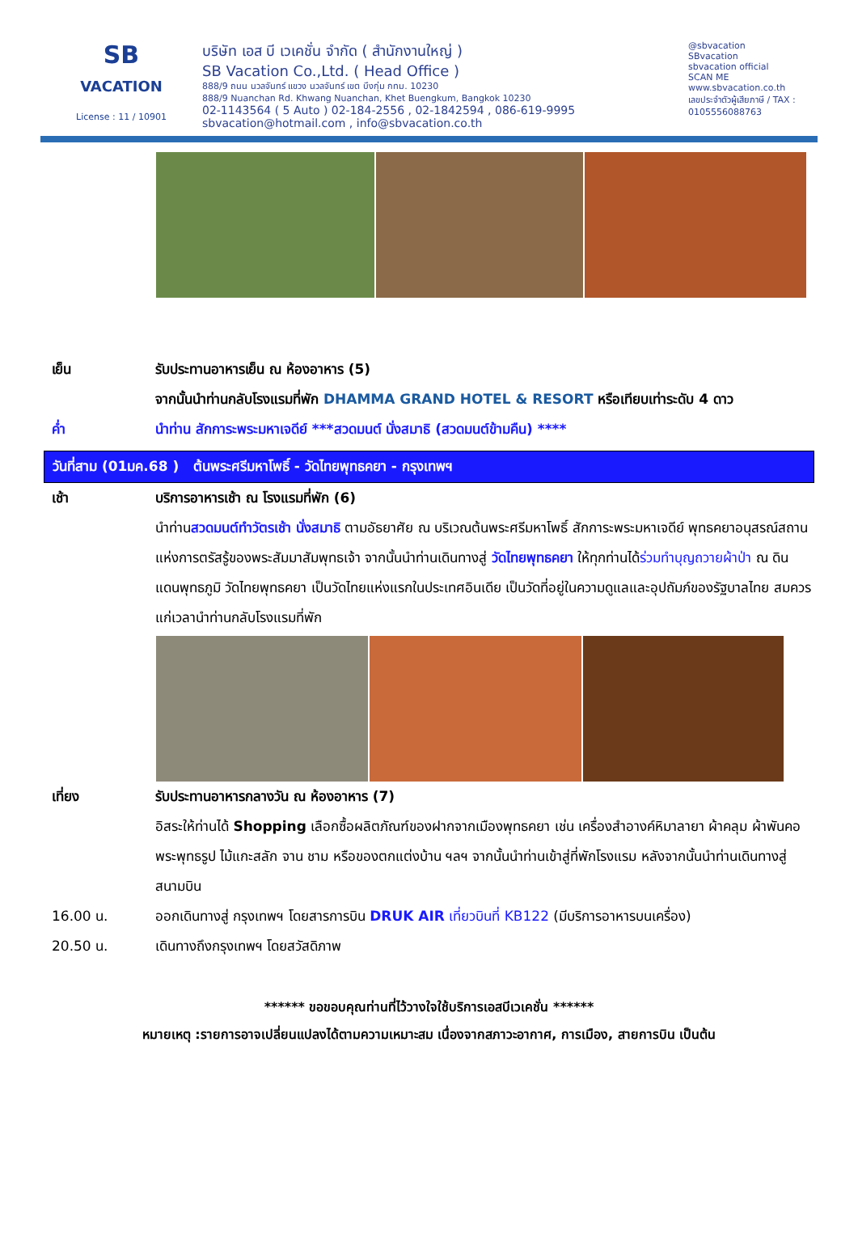SB
VACATION
License : 11 / 10901
บริษัท เอส บี เวเคชั่น จำกัด ( สำนักงานใหญ่ )
SB Vacation Co.,Ltd. ( Head Office )
888/9 ถนน นวลจันทร์ แขวง นวลจันทร์ เขต บึงกุ่ม กทม. 10230
888/9 Nuanchan Rd. Khwang Nuanchan, Khet Buengkum, Bangkok 10230
02-1143564 ( 5 Auto ) 02-184-2556 , 02-1842594 , 086-619-9995
sbvacation@hotmail.com , info@sbvacation.co.th
@sbvacation
SBvacation
sbvacation official
SCAN ME
www.sbvacation.co.th
เลขประจำตัวผู้เสียภาษี / TAX : 0105556088763
เย็น รับประทานอาหารเย็น ณ ห้องอาหาร (5)
จากนั้นนำท่านกลับโรงแรมที่พัก DHAMMA GRAND HOTEL & RESORT หรือเทียบเท่าระดับ 4 ดาว
ค่ำ นำท่าน สักการะพระมหาเจดีย์ ***สวดมนต์ นั่งสมาธิ (สวดมนต์ข้ามคืน) ****
วันที่สาม (01มค.68 ) ต้นพระศรีมหาโพธิ์ - วัดไทยพุทธคยา - กรุงเทพฯ
เช้า บริการอาหารเช้า ณ โรงแรมที่พัก (6)
นำท่านสวดมนต์ทำวัตรเช้า นั่งสมาธิ ตามอัธยาศัย ณ บริเวณต้นพระศรีมหาโพธิ์ สักการะพระมหาเจดีย์ พุทธคยาอนุสรณ์สถานแห่งการตรัสรู้ของพระสัมมาสัมพุทธเจ้า จากนั้นนำท่านเดินทางสู่ วัดไทยพุทธคยา ให้ทุกท่านได้ร่วมทำบุญถวายผ้าป่า ณ ดินแดนพุทธภูมิ วัดไทยพุทธคยา เป็นวัดไทยแห่งแรกในประเทศอินเดีย เป็นวัดที่อยู่ในความดูแลและอุปถัมภ์ของรัฐบาลไทย สมควรแก่เวลานำท่านกลับโรงแรมที่พัก
เที่ยง รับประทานอาหารกลางวัน ณ ห้องอาหาร (7)
อิสระให้ท่านได้ Shopping เลือกซื้อผลิตภัณฑ์ของฝากจากเมืองพุทธคยา เช่น เครื่องสำอางค์หิมาลายา ผ้าคลุม ผ้าพันคอ พระพุทธรูป ไม้แกะสลัก จาน ชาม หรือของตกแต่งบ้าน ฯลฯ จากนั้นนำท่านเข้าสู่ที่พักโรงแรม หลังจากนั้นนำท่านเดินทางสู่ สนามบิน
16.00 น. ออกเดินทางสู่ กรุงเทพฯ โดยสารการบิน DRUK AIR เที่ยวบินที่ KB122 (มีบริการอาหารบนเครื่อง)
20.50 น. เดินทางถึงกรุงเทพฯ โดยสวัสดิภาพ
****** ขอขอบคุณท่านที่ไว้วางใจใช้บริการเอสบีเวเคชั่น ******
หมายเหตุ :รายการอาจเปลี่ยนแปลงได้ตามความเหมาะสม เนื่องจากสภาวะอากาศ, การเมือง, สายการบิน เป็นต้น